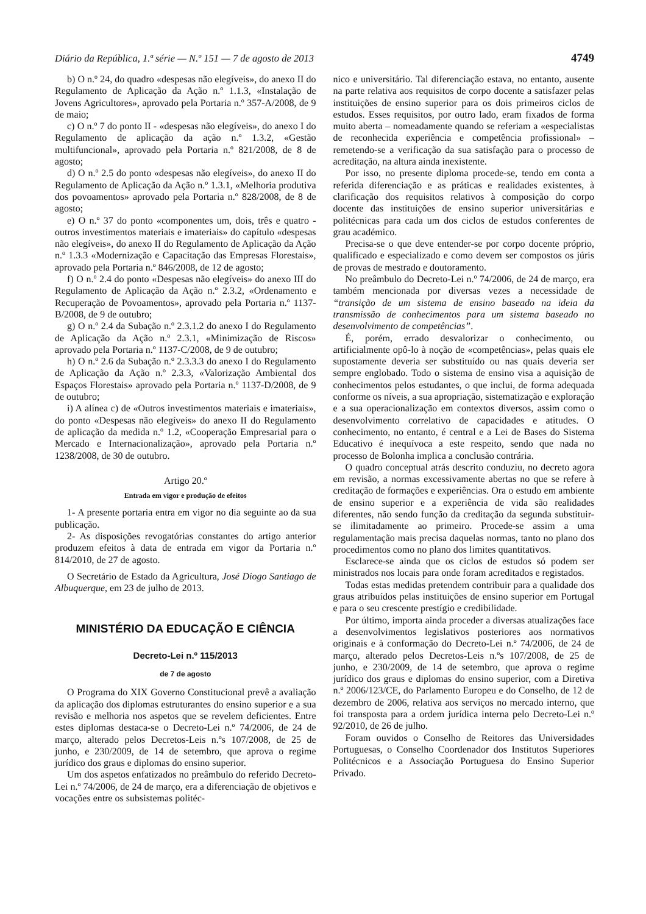Diário da República, 1.ª série — N.º 151 — 7 de agosto de 2013 4749
b) O n.º 24, do quadro «despesas não elegíveis», do anexo II do Regulamento de Aplicação da Ação n.º 1.1.3, «Instalação de Jovens Agricultores», aprovado pela Portaria n.º 357-A/2008, de 9 de maio;
c) O n.º 7 do ponto II - «despesas não elegíveis», do anexo I do Regulamento de aplicação da ação n.º 1.3.2, «Gestão multifuncional», aprovado pela Portaria n.º 821/2008, de 8 de agosto;
d) O n.º 2.5 do ponto «despesas não elegíveis», do anexo II do Regulamento de Aplicação da Ação n.º 1.3.1, «Melhoria produtiva dos povoamentos» aprovado pela Portaria n.º 828/2008, de 8 de agosto;
e) O n.º 37 do ponto «componentes um, dois, três e quatro - outros investimentos materiais e imateriais» do capítulo «despesas não elegíveis», do anexo II do Regulamento de Aplicação da Ação n.º 1.3.3 «Modernização e Capacitação das Empresas Florestais», aprovado pela Portaria n.º 846/2008, de 12 de agosto;
f) O n.º 2.4 do ponto «Despesas não elegíveis» do anexo III do Regulamento de Aplicação da Ação n.º 2.3.2, «Ordenamento e Recuperação de Povoamentos», aprovado pela Portaria n.º 1137-B/2008, de 9 de outubro;
g) O n.º 2.4 da Subação n.º 2.3.1.2 do anexo I do Regulamento de Aplicação da Ação n.º 2.3.1, «Minimização de Riscos» aprovado pela Portaria n.º 1137-C/2008, de 9 de outubro;
h) O n.º 2.6 da Subação n.º 2.3.3.3 do anexo I do Regulamento de Aplicação da Ação n.º 2.3.3, «Valorização Ambiental dos Espaços Florestais» aprovado pela Portaria n.º 1137-D/2008, de 9 de outubro;
i) A alínea c) de «Outros investimentos materiais e imateriais», do ponto «Despesas não elegíveis» do anexo II do Regulamento de aplicação da medida n.º 1.2, «Cooperação Empresarial para o Mercado e Internacionalização», aprovado pela Portaria n.º 1238/2008, de 30 de outubro.
Artigo 20.º
Entrada em vigor e produção de efeitos
1- A presente portaria entra em vigor no dia seguinte ao da sua publicação.
2- As disposições revogatórias constantes do artigo anterior produzem efeitos à data de entrada em vigor da Portaria n.º 814/2010, de 27 de agosto.
O Secretário de Estado da Agricultura, José Diogo Santiago de Albuquerque, em 23 de julho de 2013.
MINISTÉRIO DA EDUCAÇÃO E CIÊNCIA
Decreto-Lei n.º 115/2013
de 7 de agosto
O Programa do XIX Governo Constitucional prevê a avaliação da aplicação dos diplomas estruturantes do ensino superior e a sua revisão e melhoria nos aspetos que se revelem deficientes. Entre estes diplomas destaca-se o Decreto-Lei n.º 74/2006, de 24 de março, alterado pelos Decretos-Leis n.ºs 107/2008, de 25 de junho, e 230/2009, de 14 de setembro, que aprova o regime jurídico dos graus e diplomas do ensino superior.
Um dos aspetos enfatizados no preâmbulo do referido Decreto-Lei n.º 74/2006, de 24 de março, era a diferenciação de objetivos e vocações entre os subsistemas politéc-
nico e universitário. Tal diferenciação estava, no entanto, ausente na parte relativa aos requisitos de corpo docente a satisfazer pelas instituições de ensino superior para os dois primeiros ciclos de estudos. Esses requisitos, por outro lado, eram fixados de forma muito aberta – nomeadamente quando se referiam a «especialistas de reconhecida experiência e competência profissional» – remetendo-se a verificação da sua satisfação para o processo de acreditação, na altura ainda inexistente.
Por isso, no presente diploma procede-se, tendo em conta a referida diferenciação e as práticas e realidades existentes, à clarificação dos requisitos relativos à composição do corpo docente das instituições de ensino superior universitárias e politécnicas para cada um dos ciclos de estudos conferentes de grau académico.
Precisa-se o que deve entender-se por corpo docente próprio, qualificado e especializado e como devem ser compostos os júris de provas de mestrado e doutoramento.
No preâmbulo do Decreto-Lei n.º 74/2006, de 24 de março, era também mencionada por diversas vezes a necessidade de “transição de um sistema de ensino baseado na ideia da transmissão de conhecimentos para um sistema baseado no desenvolvimento de competências”.
É, porém, errado desvalorizar o conhecimento, ou artificialmente opô-lo à noção de «competências», pelas quais ele supostamente deveria ser substituído ou nas quais deveria ser sempre englobado. Todo o sistema de ensino visa a aquisição de conhecimentos pelos estudantes, o que inclui, de forma adequada conforme os níveis, a sua apropriação, sistematização e exploração e a sua operacionalização em contextos diversos, assim como o desenvolvimento correlativo de capacidades e atitudes. O conhecimento, no entanto, é central e a Lei de Bases do Sistema Educativo é inequívoca a este respeito, sendo que nada no processo de Bolonha implica a conclusão contrária.
O quadro conceptual atrás descrito conduziu, no decreto agora em revisão, a normas excessivamente abertas no que se refere à creditação de formações e experiências. Ora o estudo em ambiente de ensino superior e a experiência de vida são realidades diferentes, não sendo função da creditação da segunda substituir-se ilimitadamente ao primeiro. Procede-se assim a uma regulamentação mais precisa daquelas normas, tanto no plano dos procedimentos como no plano dos limites quantitativos.
Esclarece-se ainda que os ciclos de estudos só podem ser ministrados nos locais para onde foram acreditados e registados.
Todas estas medidas pretendem contribuir para a qualidade dos graus atribuídos pelas instituições de ensino superior em Portugal e para o seu crescente prestígio e credibilidade.
Por último, importa ainda proceder a diversas atualizações face a desenvolvimentos legislativos posteriores aos normativos originais e à conformação do Decreto-Lei n.º 74/2006, de 24 de março, alterado pelos Decretos-Leis n.ºs 107/2008, de 25 de junho, e 230/2009, de 14 de setembro, que aprova o regime jurídico dos graus e diplomas do ensino superior, com a Diretiva n.º 2006/123/CE, do Parlamento Europeu e do Conselho, de 12 de dezembro de 2006, relativa aos serviços no mercado interno, que foi transposta para a ordem jurídica interna pelo Decreto-Lei n.º 92/2010, de 26 de julho.
Foram ouvidos o Conselho de Reitores das Universidades Portuguesas, o Conselho Coordenador dos Institutos Superiores Politécnicos e a Associação Portuguesa do Ensino Superior Privado.